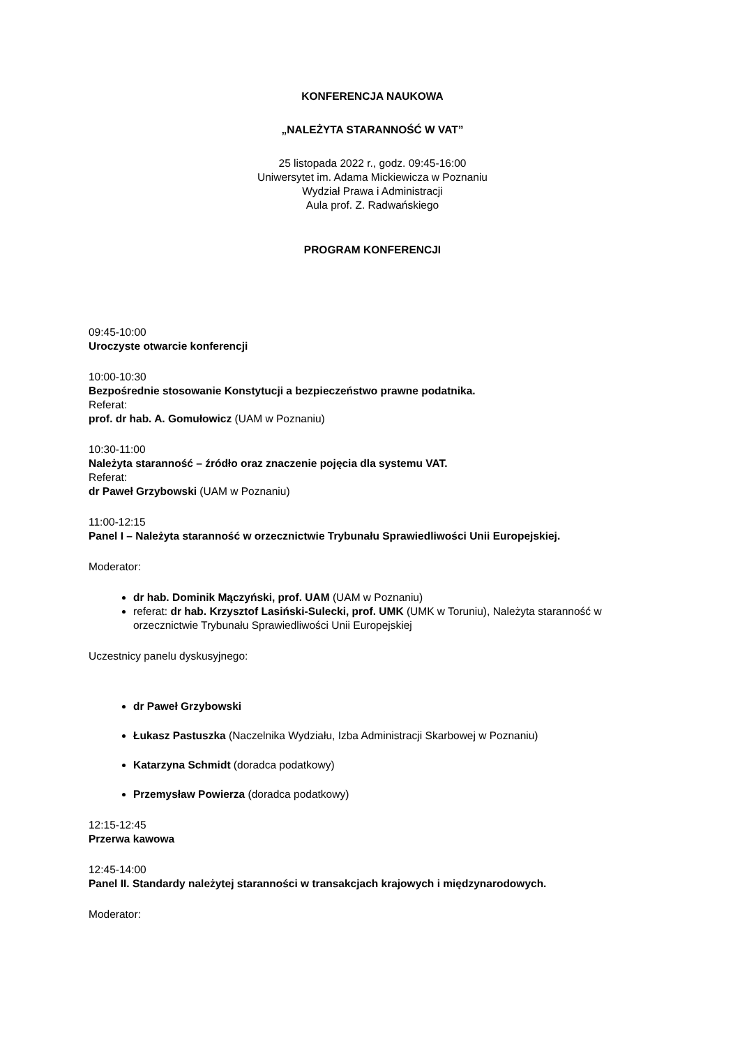KONFERENCJA NAUKOWA
„NALEŻYTA STARANNOŚĆ W VAT”
25 listopada 2022 r., godz. 09:45-16:00
Uniwersytet im. Adama Mickiewicza w Poznaniu
Wydział Prawa i Administracji
Aula prof. Z. Radwańskiego
PROGRAM KONFERENCJI
09:45-10:00
Uroczyste otwarcie konferencji
10:00-10:30
Bezpośrednie stosowanie Konstytucji a bezpieczeństwo prawne podatnika.
Referat:
prof. dr hab. A. Gomułowicz (UAM w Poznaniu)
10:30-11:00
Należyta staranność – źródło oraz znaczenie pojęcia dla systemu VAT.
Referat:
dr Paweł Grzybowski (UAM w Poznaniu)
11:00-12:15
Panel I – Należyta staranność w orzecznictwie Trybunału Sprawiedliwości Unii Europejskiej.
Moderator:
dr hab. Dominik Mączyński, prof. UAM (UAM w Poznaniu)
referat: dr hab. Krzysztof Lasiński-Sulecki, prof. UMK (UMK w Toruniu), Należyta staranność w orzecznictwie Trybunału Sprawiedliwości Unii Europejskiej
Uczestnicy panelu dyskusyjnego:
dr Paweł Grzybowski
Łukasz Pastuszka (Naczelnika Wydziału, Izba Administracji Skarbowej w Poznaniu)
Katarzyna Schmidt (doradca podatkowy)
Przemysław Powierza (doradca podatkowy)
12:15-12:45
Przerwa kawowa
12:45-14:00
Panel II. Standardy należytej staranności w transakcjach krajowych i międzynarodowych.
Moderator: